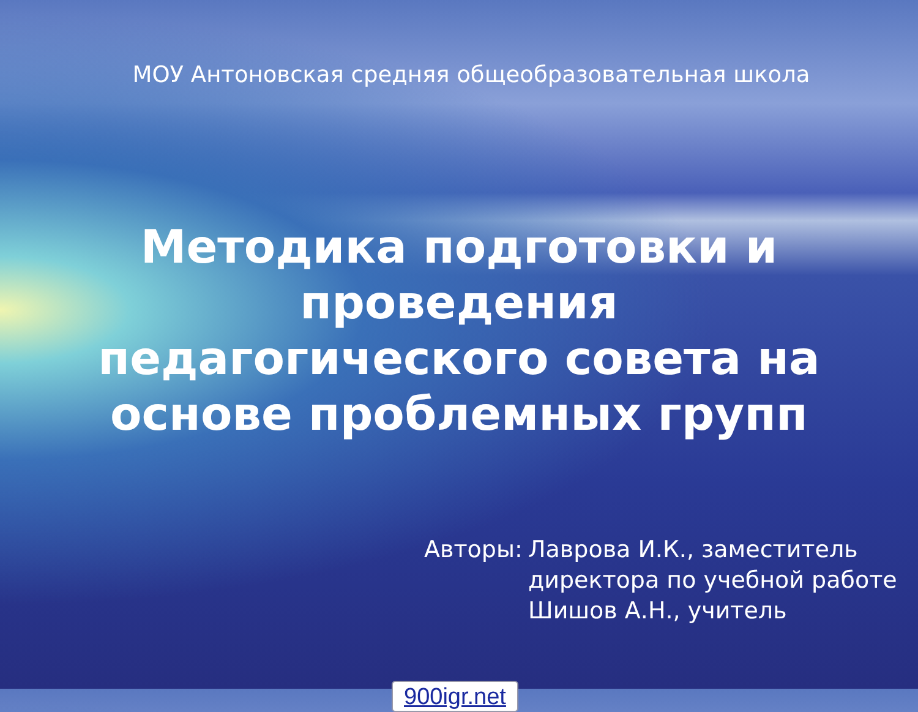МОУ Антоновская средняя общеобразовательная школа
Методика подготовки и
проведения
педагогического совета на
основе проблемных групп
Авторы: Лаврова И.К., заместитель
директора по учебной работе
Шишов А.Н., учитель
900igr.net